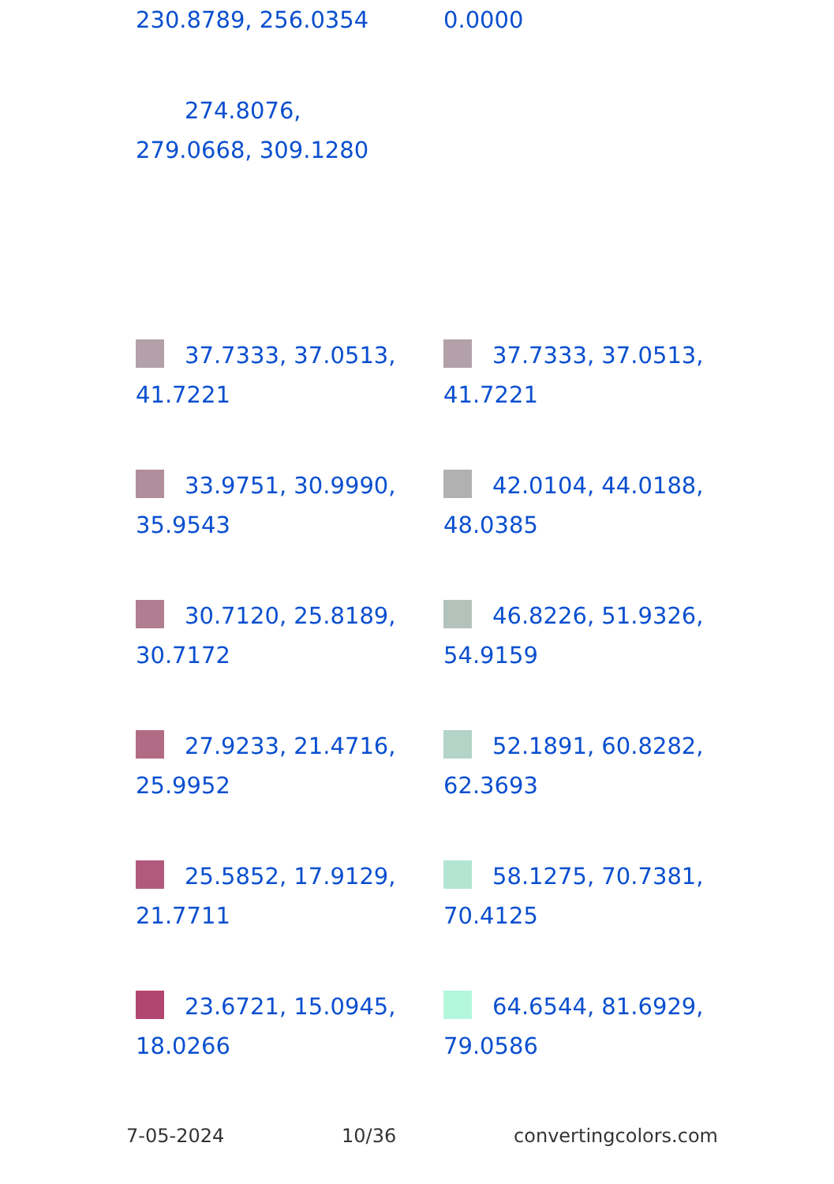| 230.8789, 256.0354 | 0.0000 |
| 274.8076, 279.0668, 309.1280 | |
| 37.7333, 37.0513, 41.7221 | 37.7333, 37.0513, 41.7221 |
| 33.9751, 30.9990, 35.9543 | 42.0104, 44.0188, 48.0385 |
| 30.7120, 25.8189, 30.7172 | 46.8226, 51.9326, 54.9159 |
| 27.9233, 21.4716, 25.9952 | 52.1891, 60.8282, 62.3693 |
| 25.5852, 17.9129, 21.7711 | 58.1275, 70.7381, 70.4125 |
| 23.6721, 15.0945, 18.0266 | 64.6544, 81.6929, 79.0586 |
7-05-2024 10/36 convertingcolors.com